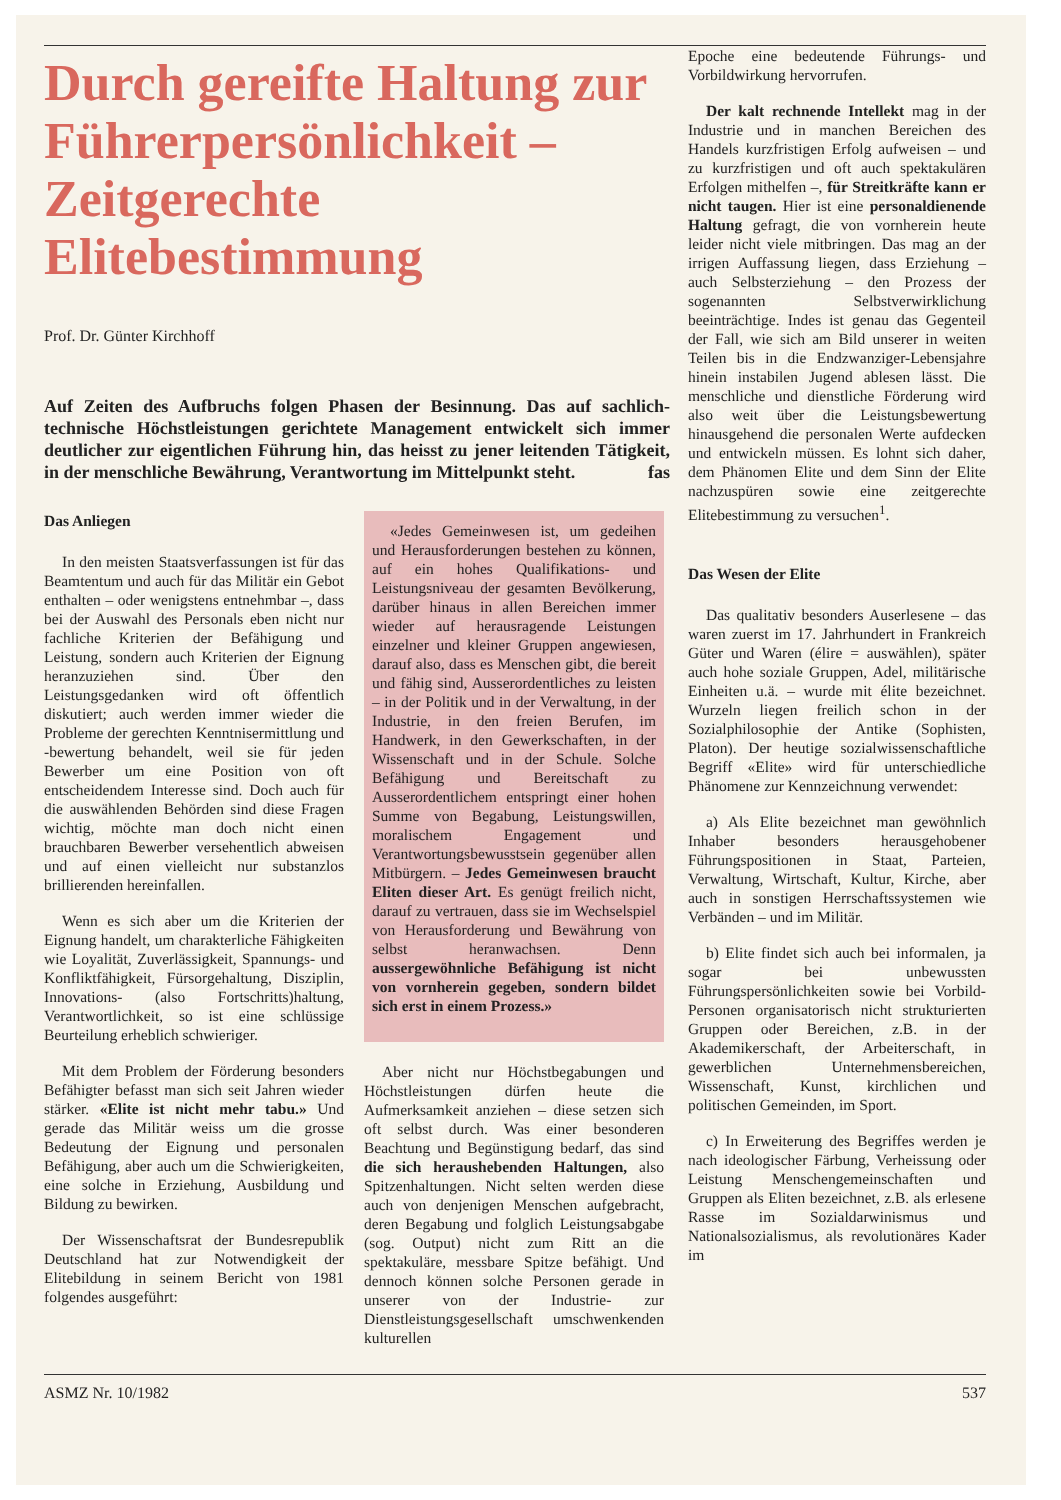Durch gereifte Haltung zur Führerpersönlichkeit – Zeitgerechte Elitebestimmung
Prof. Dr. Günter Kirchhoff
Auf Zeiten des Aufbruchs folgen Phasen der Besinnung. Das auf sachlich-technische Höchstleistungen gerichtete Management entwickelt sich immer deutlicher zur eigentlichen Führung hin, das heisst zu jener leitenden Tätigkeit, in der menschliche Bewährung, Verantwortung im Mittelpunkt steht. fas
Das Anliegen
In den meisten Staatsverfassungen ist für das Beamtentum und auch für das Militär ein Gebot enthalten – oder wenigstens entnehmbar –, dass bei der Auswahl des Personals eben nicht nur fachliche Kriterien der Befähigung und Leistung, sondern auch Kriterien der Eignung heranzuziehen sind. Über den Leistungsgedanken wird oft öffentlich diskutiert; auch werden immer wieder die Probleme der gerechten Kenntnisermittlung und -bewertung behandelt, weil sie für jeden Bewerber um eine Position von oft entscheidendem Interesse sind. Doch auch für die auswählenden Behörden sind diese Fragen wichtig, möchte man doch nicht einen brauchbaren Bewerber versehentlich abweisen und auf einen vielleicht nur substanzlos brillierenden hereinfallen.
Wenn es sich aber um die Kriterien der Eignung handelt, um charakterliche Fähigkeiten wie Loyalität, Zuverlässigkeit, Spannungs- und Konfliktfähigkeit, Fürsorgehaltung, Disziplin, Innovations- (also Fortschritts)haltung, Verantwortlichkeit, so ist eine schlüssige Beurteilung erheblich schwieriger.
Mit dem Problem der Förderung besonders Befähigter befasst man sich seit Jahren wieder stärker. «Elite ist nicht mehr tabu.» Und gerade das Militär weiss um die grosse Bedeutung der Eignung und personalen Befähigung, aber auch um die Schwierigkeiten, eine solche in Erziehung, Ausbildung und Bildung zu bewirken.
Der Wissenschaftsrat der Bundesrepublik Deutschland hat zur Notwendigkeit der Elitebildung in seinem Bericht von 1981 folgendes ausgeführt:
«Jedes Gemeinwesen ist, um gedeihen und Herausforderungen bestehen zu können, auf ein hohes Qualifikations- und Leistungsniveau der gesamten Bevölkerung, darüber hinaus in allen Bereichen immer wieder auf herausragende Leistungen einzelner und kleiner Gruppen angewiesen, darauf also, dass es Menschen gibt, die bereit und fähig sind, Ausserordentliches zu leisten – in der Politik und in der Verwaltung, in der Industrie, in den freien Berufen, im Handwerk, in den Gewerkschaften, in der Wissenschaft und in der Schule. Solche Befähigung und Bereitschaft zu Ausserordentlichem entspringt einer hohen Summe von Begabung, Leistungswillen, moralischem Engagement und Verantwortungsbewusstsein gegenüber allen Mitbürgern. – Jedes Gemeinwesen braucht Eliten dieser Art. Es genügt freilich nicht, darauf zu vertrauen, dass sie im Wechselspiel von Herausforderung und Bewährung von selbst heranwachsen. Denn aussergewöhnliche Befähigung ist nicht von vornherein gegeben, sondern bildet sich erst in einem Prozess.»
Aber nicht nur Höchstbegabungen und Höchstleistungen dürfen heute die Aufmerksamkeit anziehen – diese setzen sich oft selbst durch. Was einer besonderen Beachtung und Begünstigung bedarf, das sind die sich heraushebenden Haltungen, also Spitzenhaltungen. Nicht selten werden diese auch von denjenigen Menschen aufgebracht, deren Begabung und folglich Leistungsabgabe (sog. Output) nicht zum Ritt an die spektakuläre, messbare Spitze befähigt. Und dennoch können solche Personen gerade in unserer von der Industrie- zur Dienstleistungsgesellschaft umschwenkenden kulturellen
Epoche eine bedeutende Führungs- und Vorbildwirkung hervorrufen.
Der kalt rechnende Intellekt mag in der Industrie und in manchen Bereichen des Handels kurzfristigen Erfolg aufweisen – und zu kurzfristigen und oft auch spektakulären Erfolgen mithelfen –, für Streitkräfte kann er nicht taugen. Hier ist eine personaldienende Haltung gefragt, die von vornherein heute leider nicht viele mitbringen. Das mag an der irrigen Auffassung liegen, dass Erziehung – auch Selbsterziehung – den Prozess der sogenannten Selbstverwirklichung beeinträchtige. Indes ist genau das Gegenteil der Fall, wie sich am Bild unserer in weiten Teilen bis in die Endzwanziger-Lebensjahre hinein instabilen Jugend ablesen lässt. Die menschliche und dienstliche Förderung wird also weit über die Leistungsbewertung hinausgehend die personalen Werte aufdecken und entwickeln müssen. Es lohnt sich daher, dem Phänomen Elite und dem Sinn der Elite nachzuspüren sowie eine zeitgerechte Elitebestimmung zu versuchen<sup>1</sup>.
Das Wesen der Elite
Das qualitativ besonders Auserlesene – das waren zuerst im 17. Jahrhundert in Frankreich Güter und Waren (élire = auswählen), später auch hohe soziale Gruppen, Adel, militärische Einheiten u.ä. – wurde mit élite bezeichnet. Wurzeln liegen freilich schon in der Sozialphilosophie der Antike (Sophisten, Platon). Der heutige sozialwissenschaftliche Begriff «Elite» wird für unterschiedliche Phänomene zur Kennzeichnung verwendet:
a) Als Elite bezeichnet man gewöhnlich Inhaber besonders herausgehobener Führungspositionen in Staat, Parteien, Verwaltung, Wirtschaft, Kultur, Kirche, aber auch in sonstigen Herrschaftssystemen wie Verbänden – und im Militär.
b) Elite findet sich auch bei informalen, ja sogar bei unbewussten Führungspersönlichkeiten sowie bei Vorbild-Personen organisatorisch nicht strukturierten Gruppen oder Bereichen, z.B. in der Akademikerschaft, der Arbeiterschaft, in gewerblichen Unternehmensbereichen, Wissenschaft, Kunst, kirchlichen und politischen Gemeinden, im Sport.
c) In Erweiterung des Begriffes werden je nach ideologischer Färbung, Verheissung oder Leistung Menschengemeinschaften und Gruppen als Eliten bezeichnet, z.B. als erlesene Rasse im Sozialdarwinismus und Nationalsozialismus, als revolutionäres Kader im
ASMZ Nr. 10/1982 537